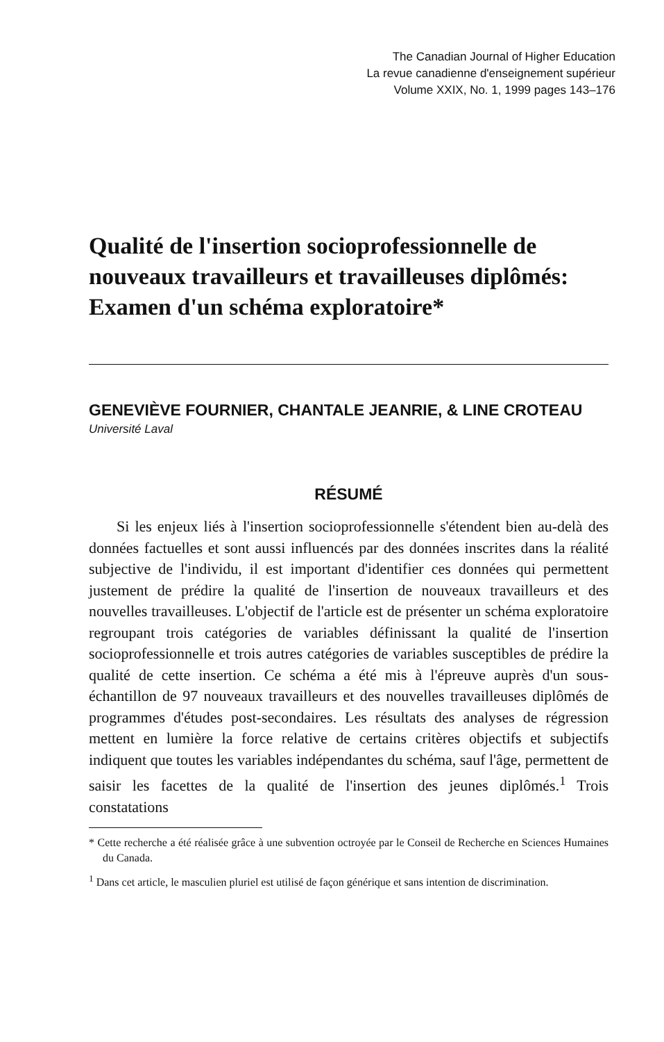The Canadian Journal of Higher Education
La revue canadienne d'enseignement supérieur
Volume XXIX, No. 1, 1999 pages 143–176
Qualité de l'insertion socioprofessionnelle de nouveaux travailleurs et travailleuses diplômés: Examen d'un schéma exploratoire*
GENEVIÈVE FOURNIER, CHANTALE JEANRIE, & LINE CROTEAU
Université Laval
RÉSUMÉ
Si les enjeux liés à l'insertion socioprofessionnelle s'étendent bien au-delà des données factuelles et sont aussi influencés par des données inscrites dans la réalité subjective de l'individu, il est important d'identifier ces données qui permettent justement de prédire la qualité de l'insertion de nouveaux travailleurs et des nouvelles travailleuses. L'objectif de l'article est de présenter un schéma exploratoire regroupant trois catégories de variables définissant la qualité de l'insertion socioprofessionnelle et trois autres catégories de variables susceptibles de prédire la qualité de cette insertion. Ce schéma a été mis à l'épreuve auprès d'un sous-échantillon de 97 nouveaux travailleurs et des nouvelles travailleuses diplômés de programmes d'études post-secondaires. Les résultats des analyses de régression mettent en lumière la force relative de certains critères objectifs et subjectifs indiquent que toutes les variables indépendantes du schéma, sauf l'âge, permettent de saisir les facettes de la qualité de l'insertion des jeunes diplômés.<sup>1</sup> Trois constatations
* Cette recherche a été réalisée grâce à une subvention octroyée par le Conseil de Recherche en Sciences Humaines du Canada.
<sup>1</sup> Dans cet article, le masculien pluriel est utilisé de façon générique et sans intention de discrimination.